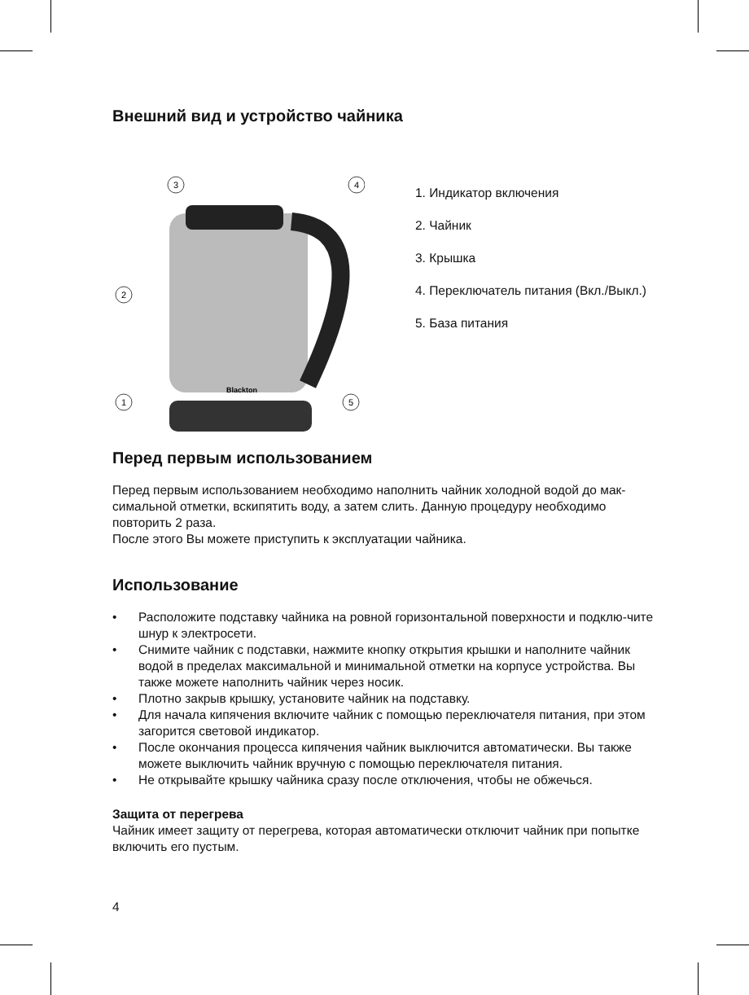Внешний вид и устройство чайника
Blackton
3
4
2
1
5
1. Индикатор включения
2. Чайник
3. Крышка
4. Переключатель питания (Вкл./Выкл.)
5. База питания
Перед первым использованием
Перед первым использованием необходимо наполнить чайник холодной водой до мак-симальной отметки, вскипятить воду, а затем слить. Данную процедуру необходимо повторить 2 раза.
После этого Вы можете приступить к эксплуатации чайника.
Использование
• Расположите подставку чайника на ровной горизонтальной поверхности и подклю-чите шнур к электросети.
• Снимите чайник с подставки, нажмите кнопку открытия крышки и наполните чайник водой в пределах максимальной и минимальной отметки на корпусе устройства. Вы также можете наполнить чайник через носик.
• Плотно закрыв крышку, установите чайник на подставку.
• Для начала кипячения включите чайник с помощью переключателя питания, при этом загорится световой индикатор.
• После окончания процесса кипячения чайник выключится автоматически. Вы также можете выключить чайник вручную с помощью переключателя питания.
• Не открывайте крышку чайника сразу после отключения, чтобы не обжечься.
Защита от перегрева
Чайник имеет защиту от перегрева, которая автоматически отключит чайник при попытке включить его пустым.
4